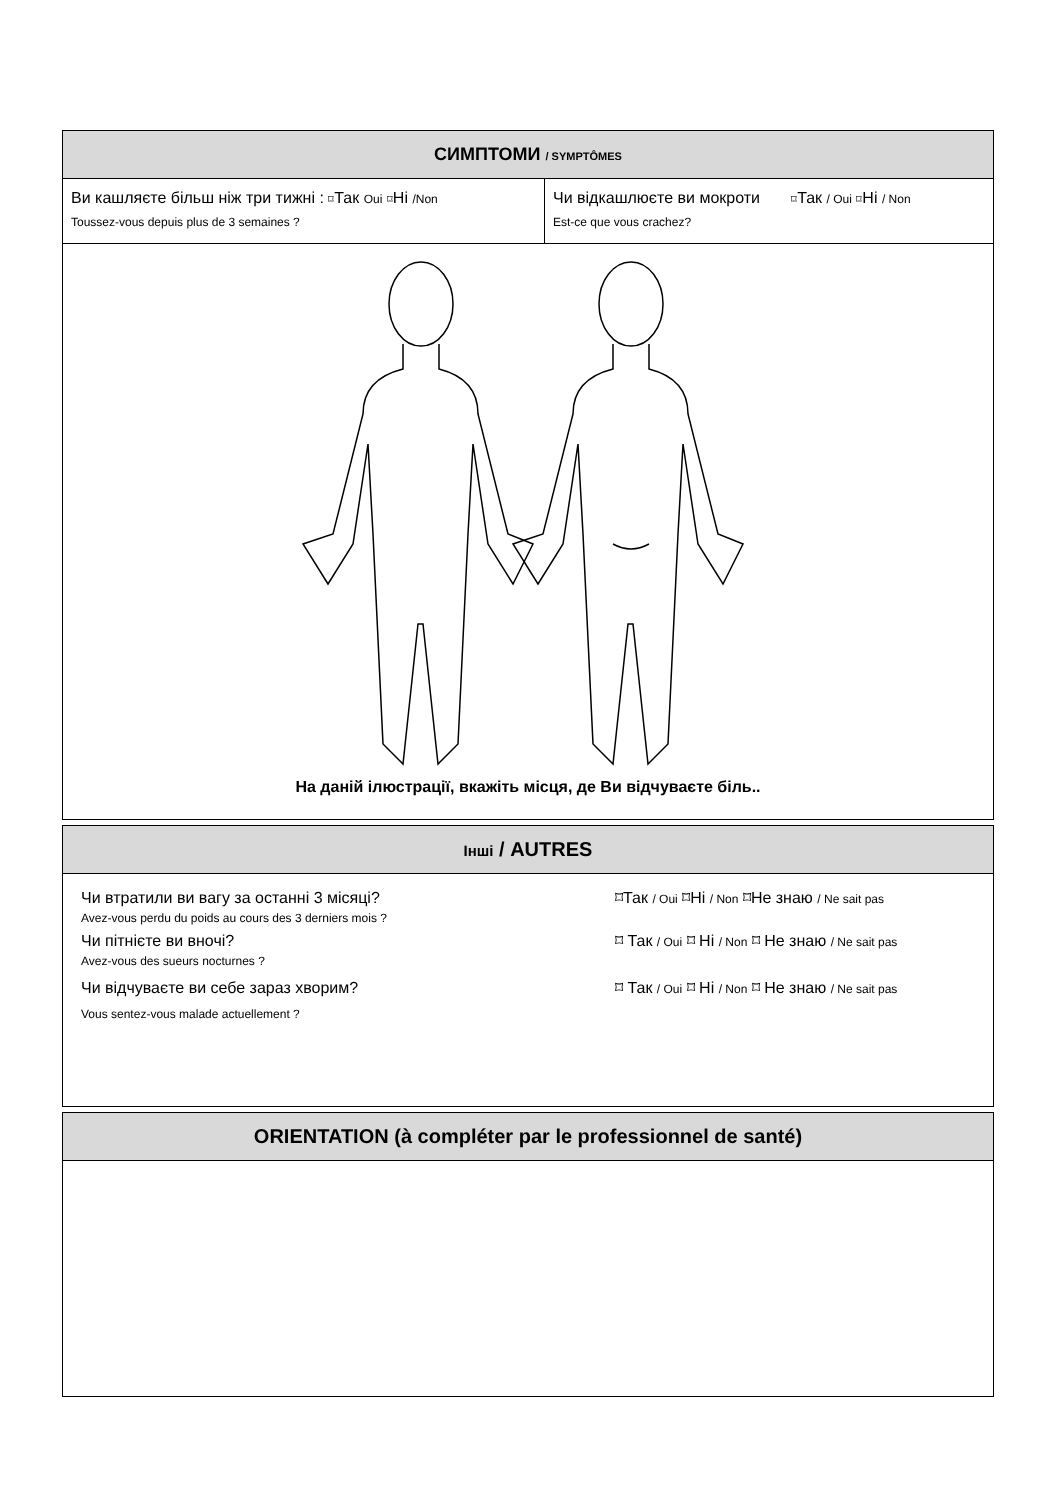СИМПТОМИ / SYMPTÔMES
Ви кашляєте більш ніж три тижні : ⌑Так Oui ⌑Ні /Non
Toussez-vous depuis plus de 3 semaines ?
Чи відкашлюєте ви мокроти ⌑Так / Oui ⌑Ні / Non
Est-ce que vous crachez?
На даній ілюстрації, вкажіть місця, де Ви відчуваєте біль..
Інші / AUTRES
Чи втратили ви вагу за останні 3 місяці? ⌑Так / Oui ⌑Ні / Non ⌑Не знаю / Ne sait pas
Avez-vous perdu du poids au cours des 3 derniers mois ?
Чи пітнієте ви вночі? ⌑ Так / Oui ⌑ Ні / Non ⌑ Не знаю / Ne sait pas
Avez-vous des sueurs nocturnes ?
Чи відчуваєте ви себе зараз хворим? ⌑ Так / Oui ⌑ Ні / Non ⌑ Не знаю / Ne sait pas
Vous sentez-vous malade actuellement ?
ORIENTATION (à compléter par le professionnel de santé)